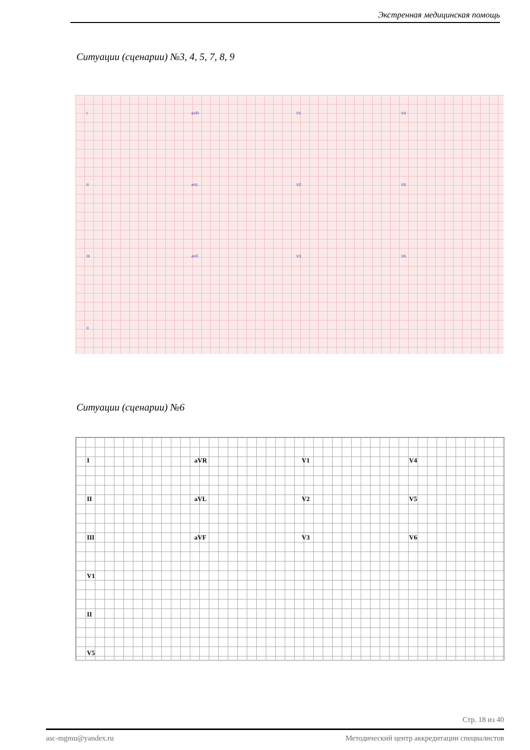Экстренная медицинская помощь
Ситуации (сценарии) №3, 4, 5, 7, 8, 9
I aVR V1 V4
II aVL V2 V5
III aVF V3 V6
II
Ситуации (сценарии) №6
I aVR V1 V4
II aVL V2 V5
III aVF V3 V6
V1
II
V5
Стр. 18 из 40
asc-mgmu@yandex.ru Методический центр аккредитации специалистов